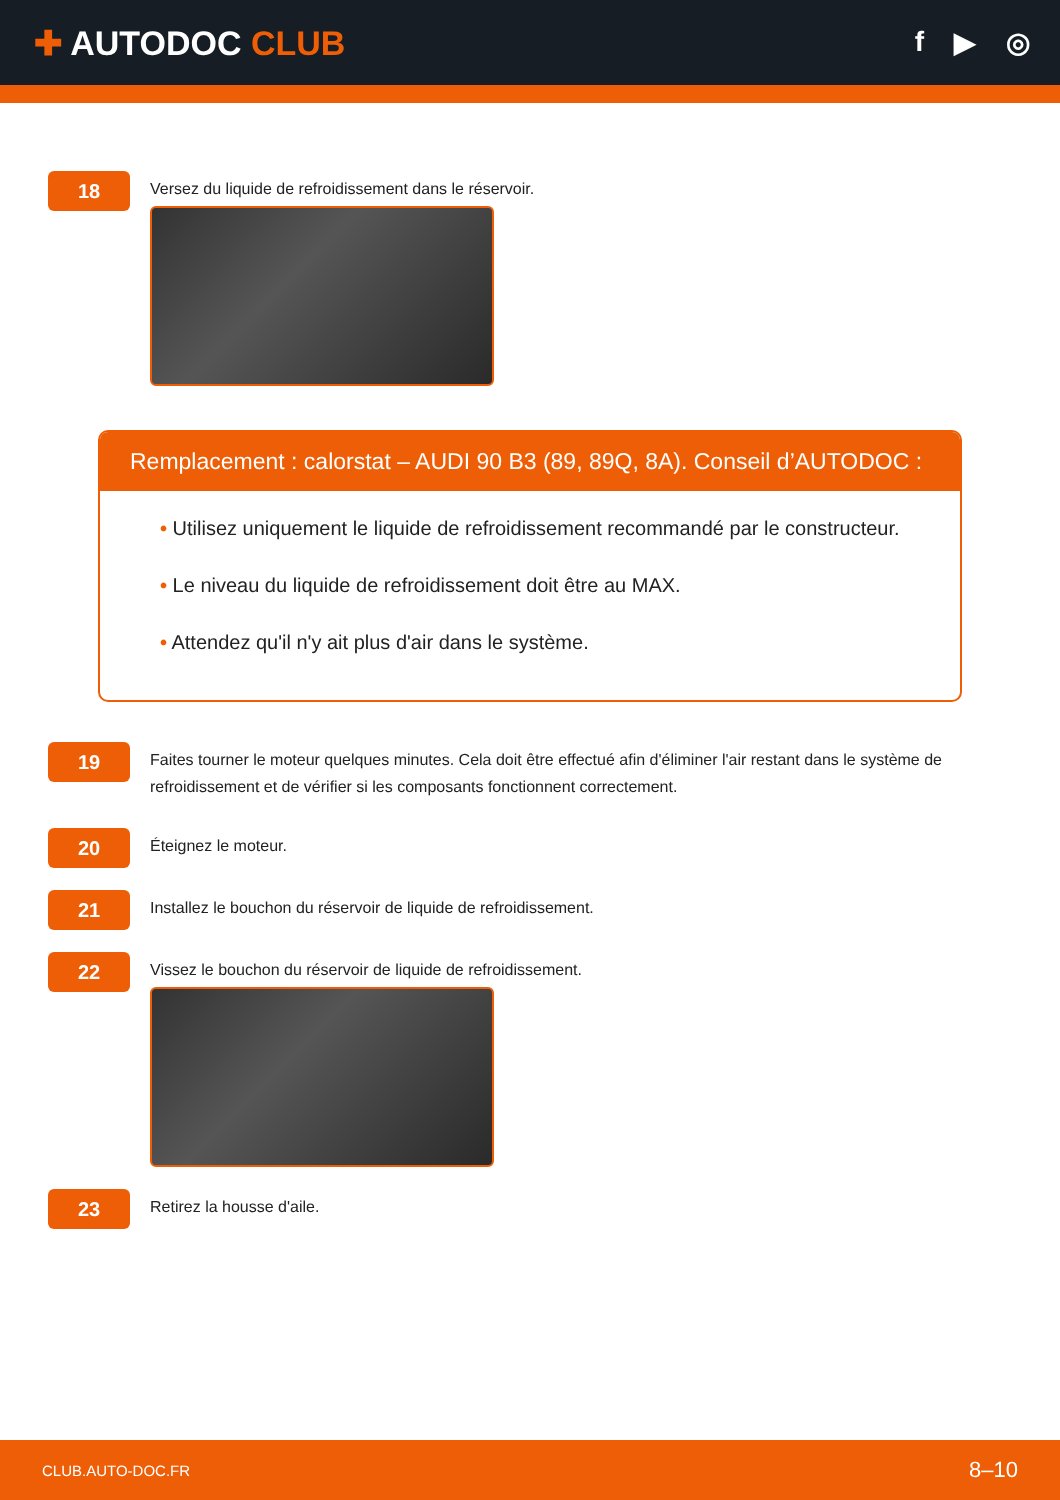✚ AUTODOC CLUB
f ▶ ◎
18
Versez du liquide de refroidissement dans le réservoir.
Remplacement : calorstat – AUDI 90 B3 (89, 89Q, 8A). Conseil d’AUTODOC :
• Utilisez uniquement le liquide de refroidissement recommandé par le constructeur.
• Le niveau du liquide de refroidissement doit être au MAX.
• Attendez qu'il n'y ait plus d'air dans le système.
19
Faites tourner le moteur quelques minutes. Cela doit être effectué afin d'éliminer l'air restant dans le système de refroidissement et de vérifier si les composants fonctionnent correctement.
20
Éteignez le moteur.
21
Installez le bouchon du réservoir de liquide de refroidissement.
22
Vissez le bouchon du réservoir de liquide de refroidissement.
23
Retirez la housse d'aile.
CLUB.AUTO-DOC.FR 8–10